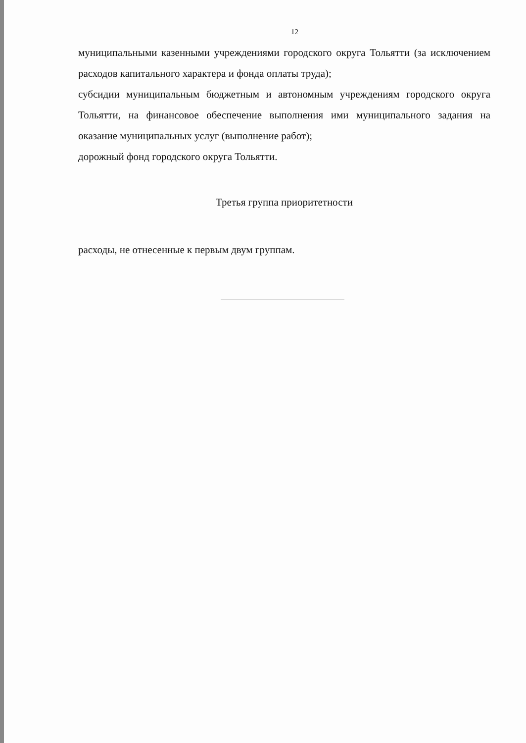12
муниципальными казенными учреждениями городского округа Тольятти (за исключением расходов капитального характера и фонда оплаты труда);
субсидии муниципальным бюджетным и автономным учреждениям городского округа Тольятти, на финансовое обеспечение выполнения ими муниципального задания на оказание муниципальных услуг (выполнение работ);
дорожный фонд городского округа Тольятти.
Третья группа приоритетности
расходы, не отнесенные к первым двум группам.